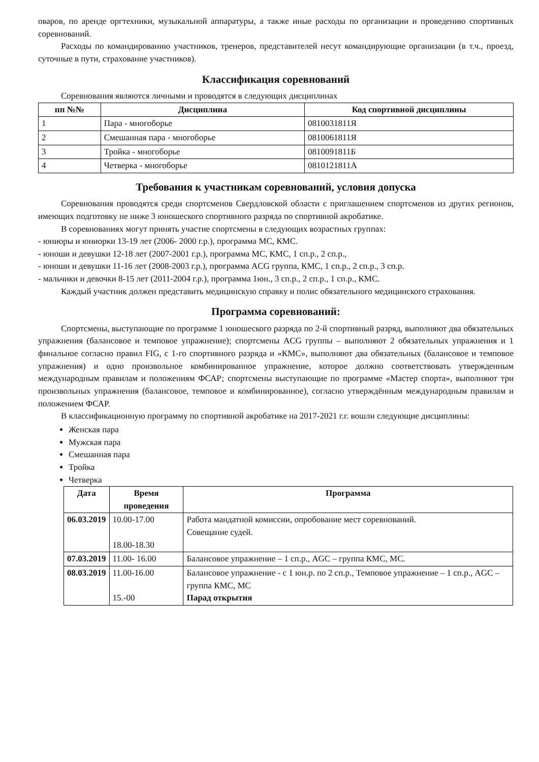оваров, по аренде оргтехники, музыкальной аппаратуры, а также иные расходы по организации и проведению спортивных соревнований.
Расходы по командированию участников, тренеров, представителей несут командирующие организации (в т.ч., проезд, суточные в пути, страхование участников).
Классификация соревнований
Соревнования являются личными и проводятся в следующих дисциплинах
| пп №№ | Дисциплина | Код спортивной дисциплины |
| --- | --- | --- |
| 1 | Пара - многоборье | 0810031811Я |
| 2 | Смешанная пара - многоборье | 0810061811Я |
| 3 | Тройка - многоборье | 0810091811Б |
| 4 | Четверка - многоборье | 0810121811А |
Требования к участникам соревнований, условия допуска
Соревнования проводятся среди спортсменов Свердловской области с приглашением спортсменов из других регионов, имеющих подготовку не ниже 3 юношеского спортивного разряда по спортивной акробатике.
В соревнованиях могут принять участие спортсмены в следующих возрастных группах:
- юниоры и юниорки 13-19 лет (2006- 2000 г.р.), программа МС, КМС.
- юноши и девушки 12-18 лет (2007-2001 г.р.), программа МС, КМС, 1 сп.р., 2 сп.р.,
- юноши и девушки 11-16 лет (2008-2003 г.р.), программа ACG группа, КМС, 1 сп.р., 2 сп.р., 3 сп.р.
- мальчики и девочки 8-15 лет (2011-2004 г.р.), программа 1юн., 3 сп.р., 2 сп.р., 1 сп.р., КМС.
Каждый участник должен представить медицинскую справку и полис обязательного медицинского страхования.
Программа соревнований:
Спортсмены, выступающие по программе 1 юношеского разряда по 2-й спортивный разряд, выполняют два обязательных упражнения (балансовое и темповое упражнение); спортсмены ACG группы – выполняют 2 обязательных упражнения и 1 финальное согласно правил FIG, с 1-го спортивного разряда и «КМС», выполняют два обязательных (балансовое и темповое упражнения) и одно произвольное комбинированное упражнение, которое должно соответствовать утвержденным международным правилам и положениям ФСАР; спортсмены выступающие по программе «Мастер спорта», выполняют три произвольных упражнения (балансовое, темповое и комбинированное), согласно утверждённым международным правилам и положением ФСАР.
В классификационную программу по спортивной акробатике на 2017-2021 г.г. вошли следующие дисциплины:
Женская пара
Мужская пара
Смешанная пара
Тройка
Четверка
| Дата | Время проведения | Программа |
| --- | --- | --- |
| 06.03.2019 | 10.00-17.00 18.00-18.30 | Работа мандатной комиссии, опробование мест соревнований. Совещание судей. |
| 07.03.2019 | 11.00- 16.00 | Балансовое упражнение – 1 сп.р., AGC – группа КМС, МС. |
| 08.03.2019 | 11.00-16.00 15.-00 | Балансовое упражнение - с 1 юн.р. по 2 сп.р., Темповое упражнение – 1 сп.р., AGC – группа КМС, МС Парад открытия |